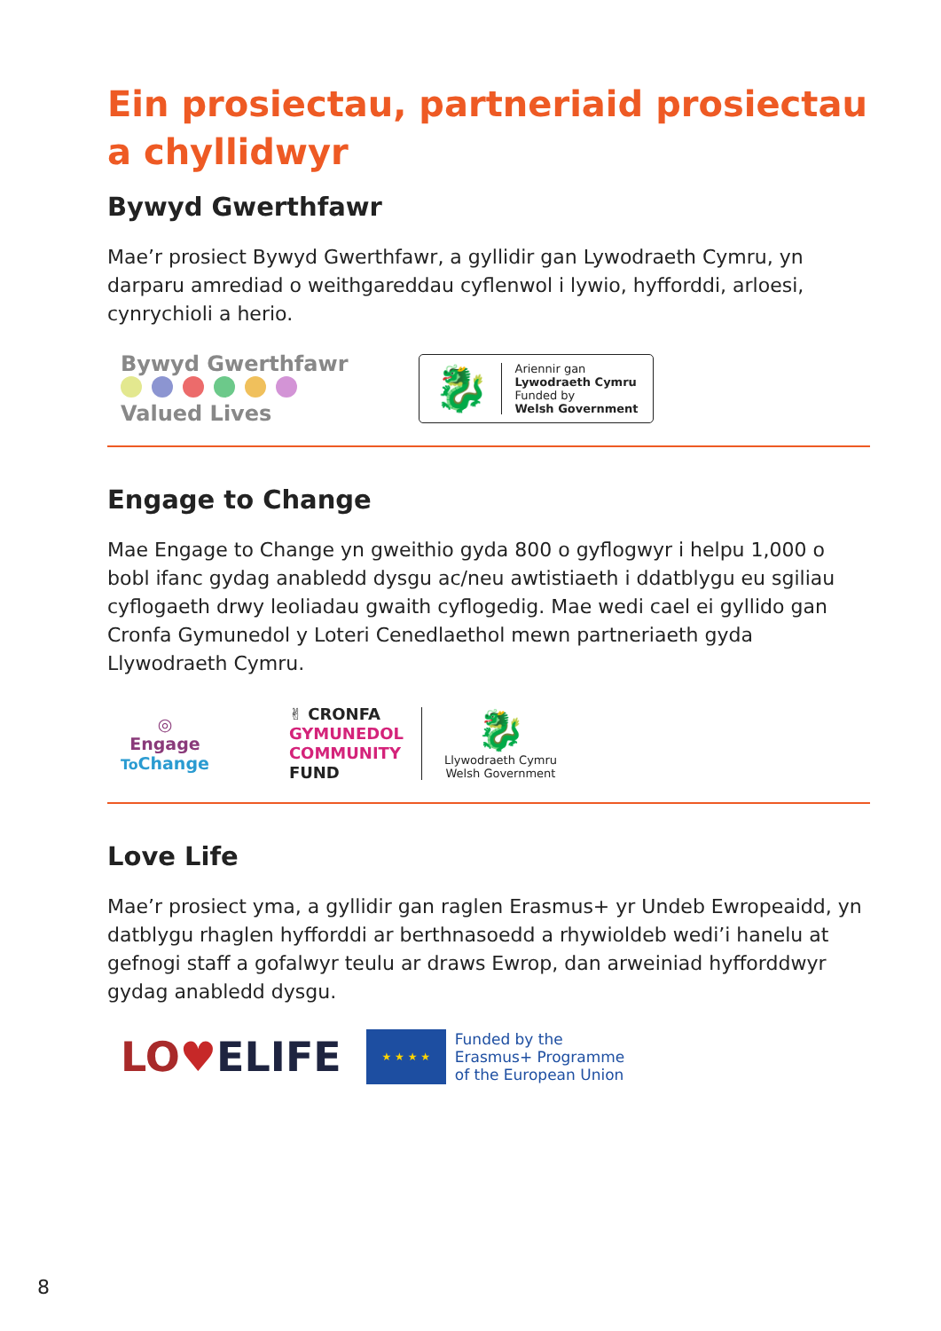Ein prosiectau, partneriaid prosiectau a chyllidwyr
Bywyd Gwerthfawr
Mae’r prosiect Bywyd Gwerthfawr, a gyllidir gan Lywodraeth Cymru, yn darparu amrediad o weithgareddau cyflenwol i lywio, hyfforddi, arloesi, cynrychioli a herio.
Bywyd Gwerthfawr
Valued Lives
🐉
Ariennir gan
Lywodraeth Cymru
Funded by
Welsh Government
Engage to Change
Mae Engage to Change yn gweithio gyda 800 o gyflogwyr i helpu 1,000 o bobl ifanc gydag anabledd dysgu ac/neu awtistiaeth i ddatblygu eu sgiliau cyflogaeth drwy leoliadau gwaith cyflogedig. Mae wedi cael ei gyllido gan Cronfa Gymunedol y Loteri Cenedlaethol mewn partneriaeth gyda Llywodraeth Cymru.
◎
Engage
To Change
✌ CRONFA
GYMUNEDOL
COMMUNITY
FUND
🐉
Llywodraeth Cymru
Welsh Government
Love Life
Mae’r prosiect yma, a gyllidir gan raglen Erasmus+ yr Undeb Ewropeaidd, yn datblygu rhaglen hyfforddi ar berthnasoedd a rhywioldeb wedi’i hanelu at gefnogi staff a gofalwyr teulu ar draws Ewrop, dan arweiniad hyfforddwyr gydag anabledd dysgu.
LO♥ELIFE
★ ★ ★ ★
Funded by the
Erasmus+ Programme
of the European Union
8